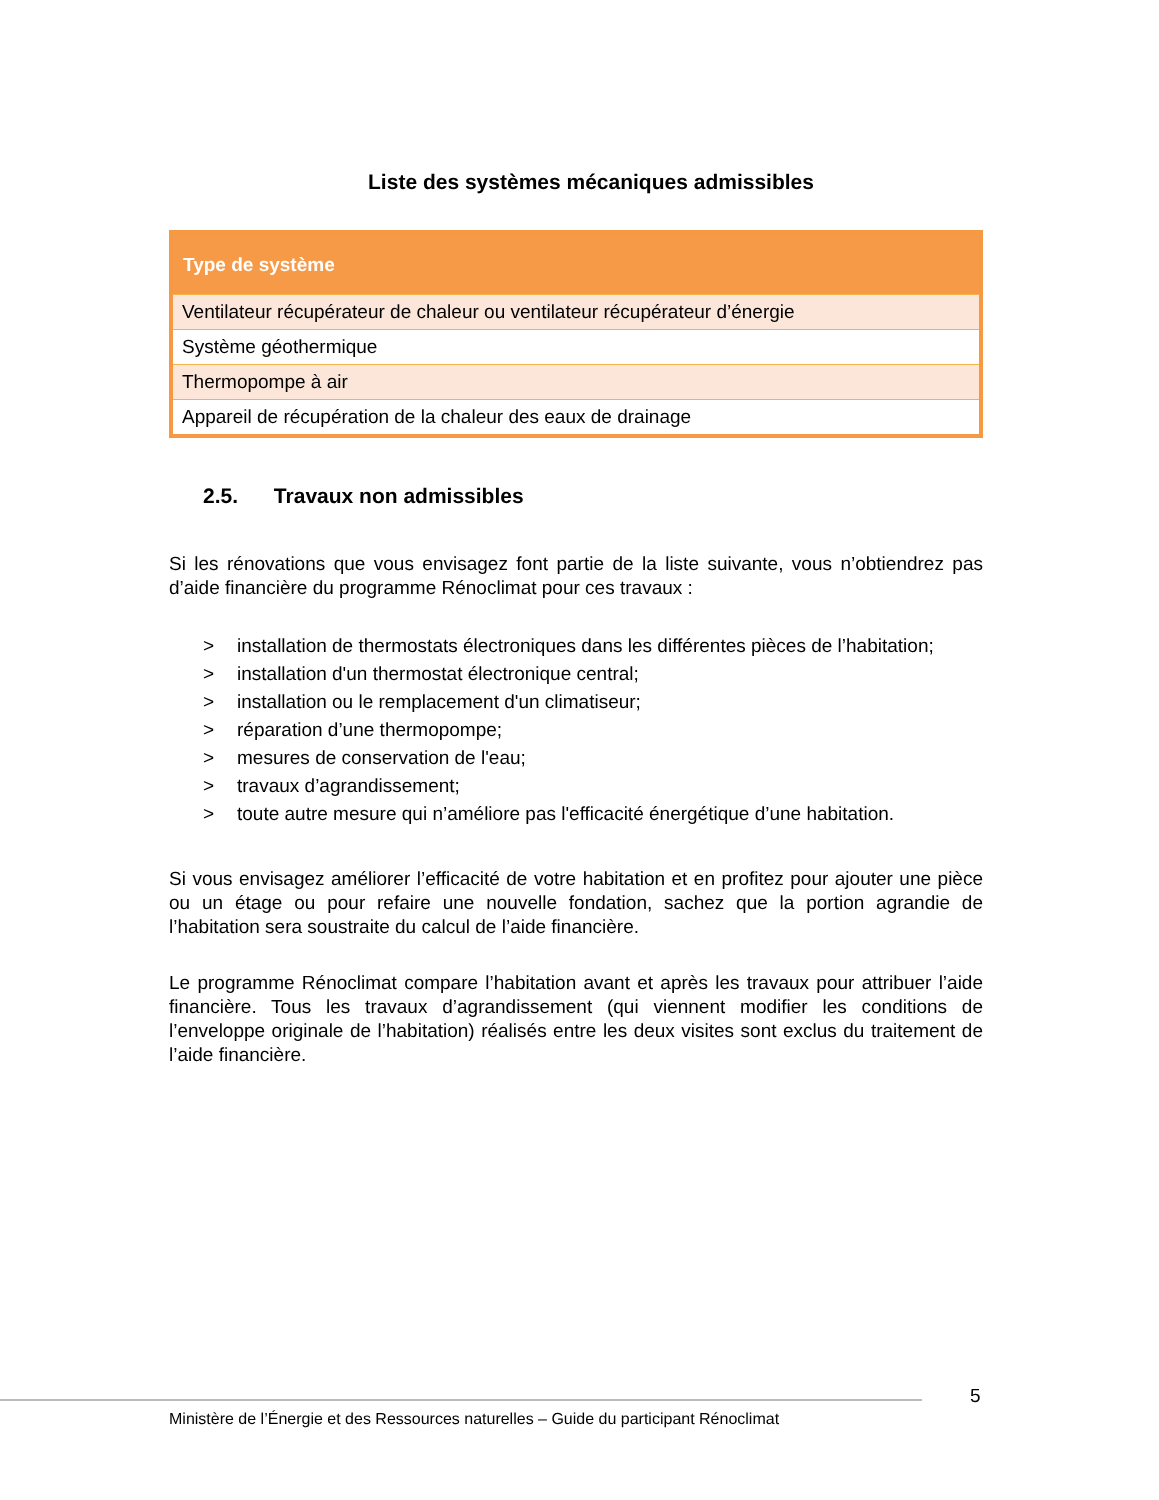Liste des systèmes mécaniques admissibles
| Type de système |
| --- |
| Ventilateur récupérateur de chaleur ou ventilateur récupérateur d’énergie |
| Système géothermique |
| Thermopompe à air |
| Appareil de récupération de la chaleur des eaux de drainage |
2.5. Travaux non admissibles
Si les rénovations que vous envisagez font partie de la liste suivante, vous n’obtiendrez pas d’aide financière du programme Rénoclimat pour ces travaux :
> installation de thermostats électroniques dans les différentes pièces de l’habitation;
> installation d'un thermostat électronique central;
> installation ou le remplacement d'un climatiseur;
> réparation d’une thermopompe;
> mesures de conservation de l'eau;
> travaux d’agrandissement;
> toute autre mesure qui n’améliore pas l'efficacité énergétique d’une habitation.
Si vous envisagez améliorer l’efficacité de votre habitation et en profitez pour ajouter une pièce ou un étage ou pour refaire une nouvelle fondation, sachez que la portion agrandie de l’habitation sera soustraite du calcul de l’aide financière.
Le programme Rénoclimat compare l’habitation avant et après les travaux pour attribuer l’aide financière. Tous les travaux d’agrandissement (qui viennent modifier les conditions de l’enveloppe originale de l’habitation) réalisés entre les deux visites sont exclus du traitement de l’aide financière.
5
Ministère de l’Énergie et des Ressources naturelles – Guide du participant Rénoclimat